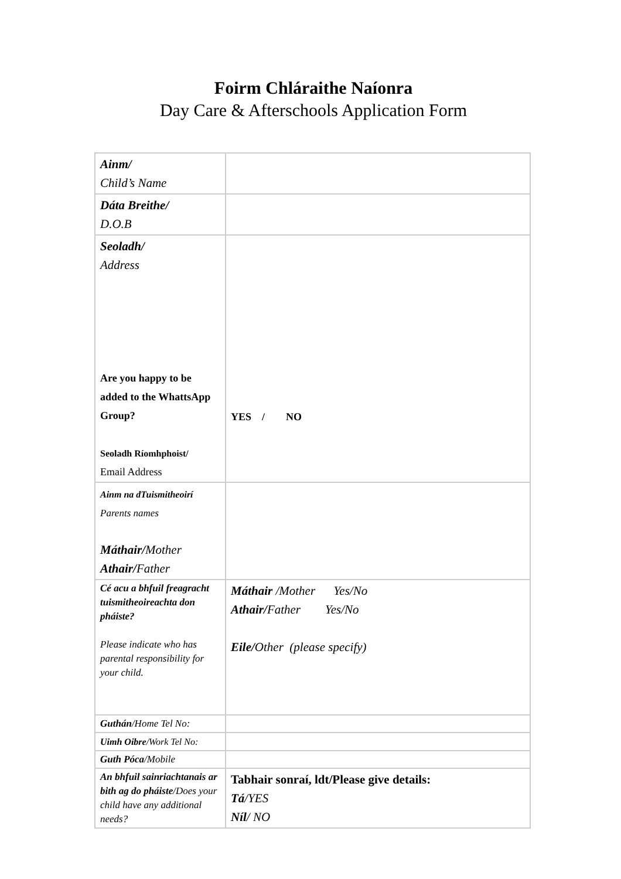Foirm Chláraithe Naíonra
Day Care & Afterschools Application Form
| Ainm/ Child’s Name | |
| Dáta Breithe/ D.O.B | |
| Seoladh/ Address Are you happy to be added to the WhattsApp Group? Seoladh Ríomhphoist/ Email Address | YES / NO |
| Ainm na dTuismitheoirí Parents names Máthair/ Mother Athair/ Father | |
| Cé acu a bhfuil freagracht tuismitheoireachta don pháiste? Please indicate who has parental responsibility for your child. | Máthair /Mother Yes/No Athair/ Father Yes/No Eile/ Other (please specify) |
| Guthán /Home Tel No: | |
| Uimh Oibre /Work Tel No: | |
| Guth Póca /Mobile | |
| An bhfuil sainriachtanais ar bith ag do pháiste /Does your child have any additional needs? | Tabhair sonraí, ldt/Please give details: Tá /YES Níl / NO |